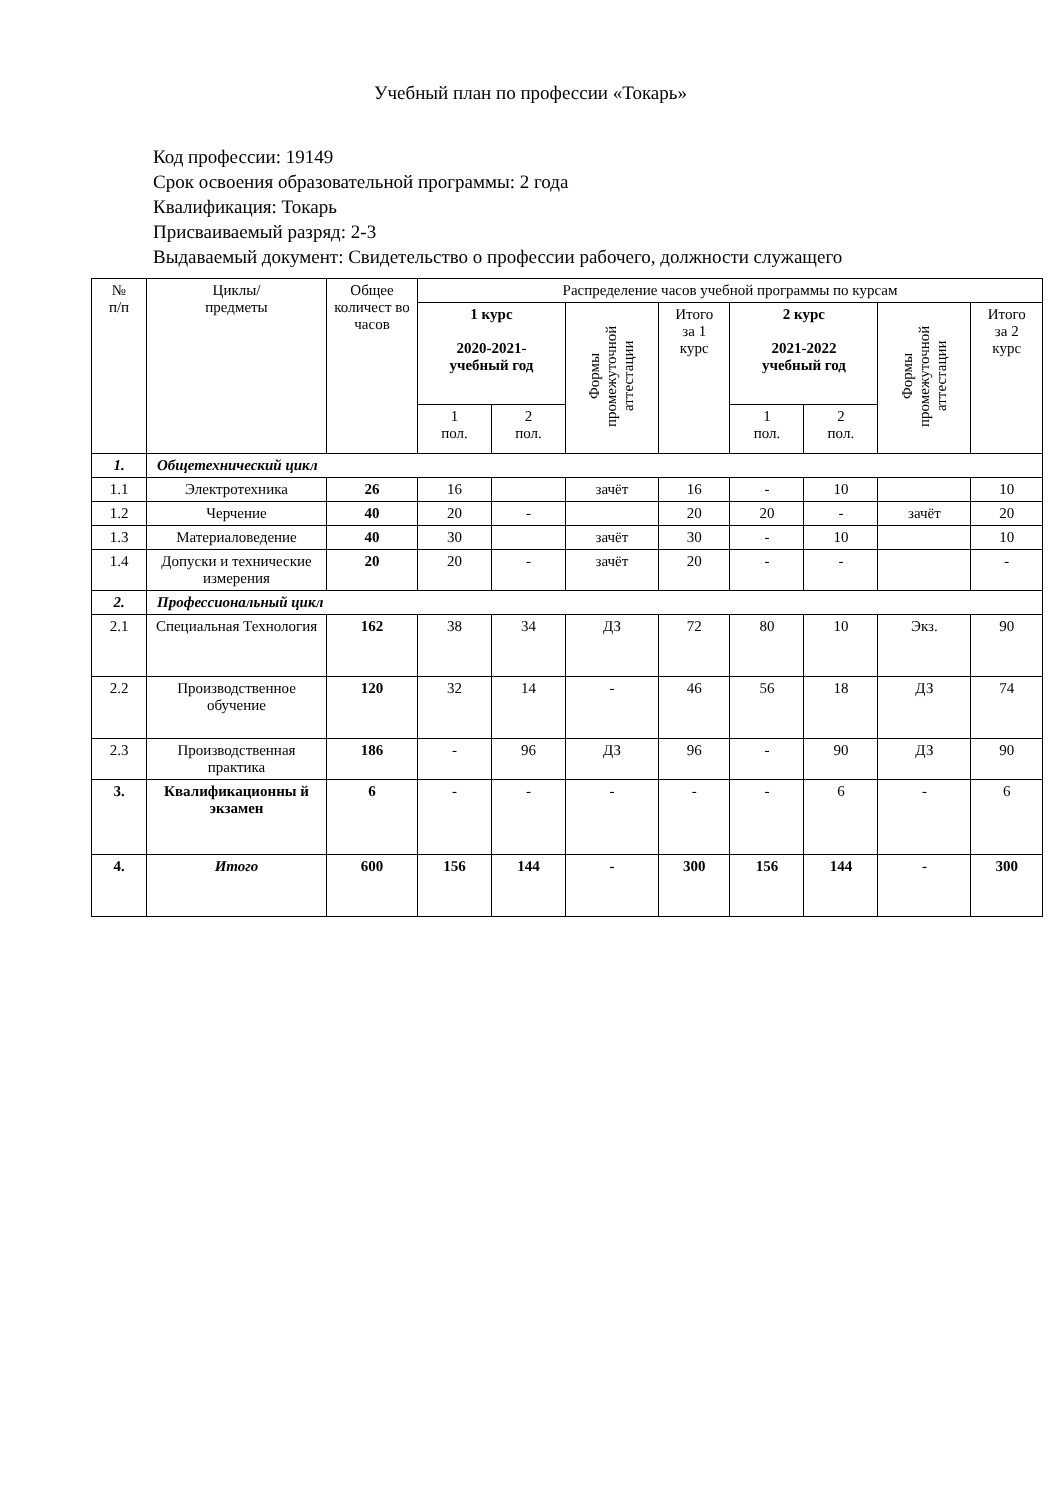Учебный план по профессии «Токарь»
Код профессии: 19149
Срок освоения образовательной программы: 2 года
Квалификация: Токарь
Присваиваемый разряд: 2-3
Выдаваемый документ: Свидетельство о профессии рабочего, должности служащего
| № п/п | Циклы/ предметы | Общее количест во часов | Распределение часов учебной программы по курсам | | | | | | | |
| --- | --- | --- | --- | --- | --- | --- | --- | --- | --- | --- |
| | | | 1 курс 2020-2021- учебный год | | Формы промежуточной аттестации | Итого за 1 курс | 2 курс 2021-2022 учебный год | | Формы промежуточной аттестации | Итого за 2 курс |
| | | | 1 пол. | 2 пол. | | | 1 пол. | 2 пол. | | |
| 1. | Общетехнический цикл | | | | | | | | | |
| 1.1 | Электротехника | 26 | 16 | | зачёт | 16 | - | 10 | | 10 |
| 1.2 | Черчение | 40 | 20 | - | | 20 | 20 | - | зачёт | 20 |
| 1.3 | Материаловедение | 40 | 30 | | зачёт | 30 | - | 10 | | 10 |
| 1.4 | Допуски и технические измерения | 20 | 20 | - | зачёт | 20 | - | - | | - |
| 2. | Профессиональный цикл | | | | | | | | | |
| 2.1 | Специальная Технология | 162 | 38 | 34 | ДЗ | 72 | 80 | 10 | Экз. | 90 |
| 2.2 | Производственное обучение | 120 | 32 | 14 | - | 46 | 56 | 18 | ДЗ | 74 |
| 2.3 | Производственная практика | 186 | - | 96 | ДЗ | 96 | - | 90 | ДЗ | 90 |
| 3. | Квалификационны й экзамен | 6 | - | - | - | - | - | 6 | - | 6 |
| 4. | Итого | 600 | 156 | 144 | - | 300 | 156 | 144 | - | 300 |